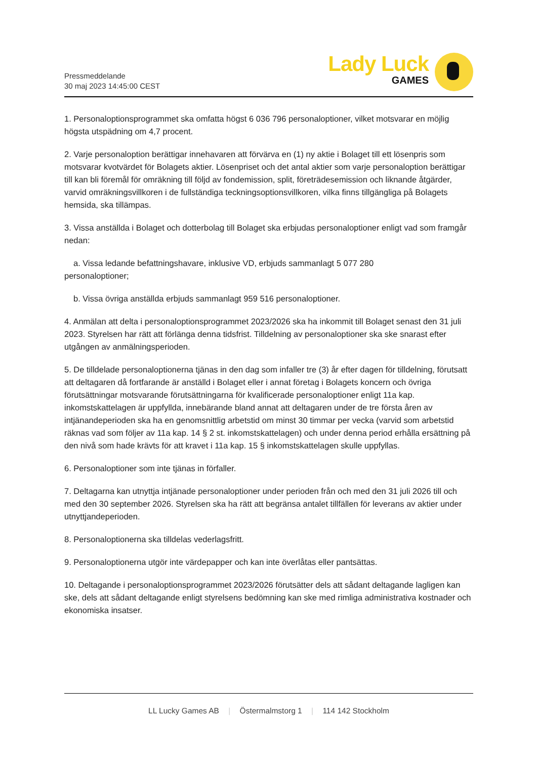Pressmeddelande
30 maj 2023 14:45:00 CEST
Lady Luck
GAMES
1. Personaloptionsprogrammet ska omfatta högst 6 036 796 personaloptioner, vilket motsvarar en möjlig högsta utspädning om 4,7 procent.
2. Varje personaloption berättigar innehavaren att förvärva en (1) ny aktie i Bolaget till ett lösenpris som motsvarar kvotvärdet för Bolagets aktier. Lösenpriset och det antal aktier som varje personaloption berättigar till kan bli föremål för omräkning till följd av fondemission, split, företrädesemission och liknande åtgärder, varvid omräkningsvillkoren i de fullständiga teckningsoptionsvillkoren, vilka finns tillgängliga på Bolagets hemsida, ska tillämpas.
3. Vissa anställda i Bolaget och dotterbolag till Bolaget ska erbjudas personaloptioner enligt vad som framgår nedan:
a. Vissa ledande befattningshavare, inklusive VD, erbjuds sammanlagt 5 077 280
personaloptioner;
b. Vissa övriga anställda erbjuds sammanlagt 959 516 personaloptioner.
4. Anmälan att delta i personaloptionsprogrammet 2023/2026 ska ha inkommit till Bolaget senast den 31 juli 2023. Styrelsen har rätt att förlänga denna tidsfrist. Tilldelning av personaloptioner ska ske snarast efter utgången av anmälningsperioden.
5. De tilldelade personaloptionerna tjänas in den dag som infaller tre (3) år efter dagen för tilldelning, förutsatt att deltagaren då fortfarande är anställd i Bolaget eller i annat företag i Bolagets koncern och övriga förutsättningar motsvarande förutsättningarna för kvalificerade personaloptioner enligt 11a kap. inkomstskattelagen är uppfyllda, innebärande bland annat att deltagaren under de tre första åren av intjänandeperioden ska ha en genomsnittlig arbetstid om minst 30 timmar per vecka (varvid som arbetstid räknas vad som följer av 11a kap. 14 § 2 st. inkomstskattelagen) och under denna period erhålla ersättning på den nivå som hade krävts för att kravet i 11a kap. 15 § inkomstskattelagen skulle uppfyllas.
6. Personaloptioner som inte tjänas in förfaller.
7. Deltagarna kan utnyttja intjänade personaloptioner under perioden från och med den 31 juli 2026 till och med den 30 september 2026. Styrelsen ska ha rätt att begränsa antalet tillfällen för leverans av aktier under utnyttjandeperioden.
8. Personaloptionerna ska tilldelas vederlagsfritt.
9. Personaloptionerna utgör inte värdepapper och kan inte överlåtas eller pantsättas.
10. Deltagande i personaloptionsprogrammet 2023/2026 förutsätter dels att sådant deltagande lagligen kan ske, dels att sådant deltagande enligt styrelsens bedömning kan ske med rimliga administrativa kostnader och ekonomiska insatser.
LL Lucky Games AB | Östermalmstorg 1 | 114 142 Stockholm